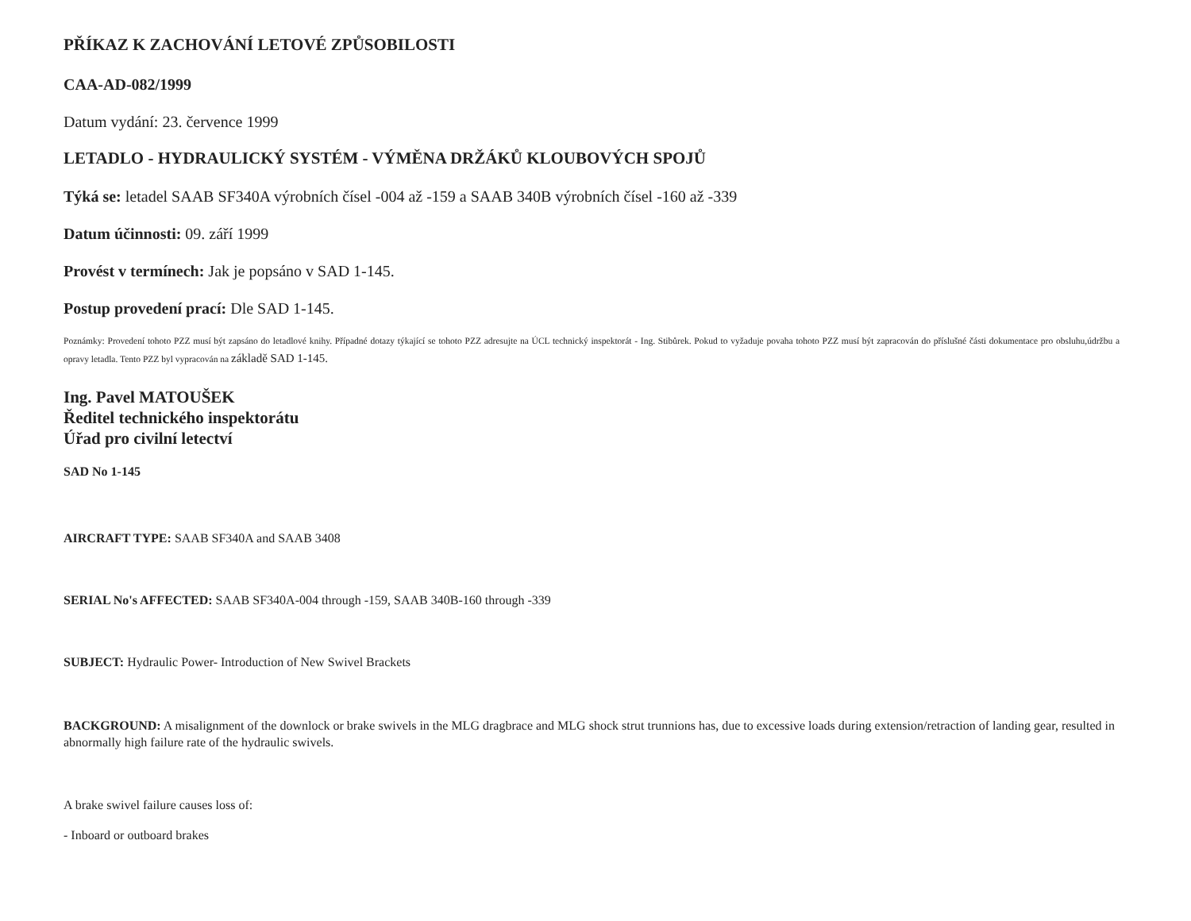PŘÍKAZ K ZACHOVÁNÍ LETOVÉ ZPŮSOBILOSTI
CAA-AD-082/1999
Datum vydání: 23. července 1999
LETADLO - HYDRAULICKÝ SYSTÉM - VÝMĚNA DRŽÁKŮ KLOUBOVÝCH SPOJŮ
Týká se: letadel SAAB SF340A výrobních čísel -004 až -159 a SAAB 340B výrobních čísel -160 až -339
Datum účinnosti: 09. září 1999
Provést v termínech: Jak je popsáno v SAD 1-145.
Postup provedení prací: Dle SAD 1-145.
Poznámky: Provedení tohoto PZZ musí být zapsáno do letadlové knihy. Případné dotazy týkající se tohoto PZZ adresujte na ÚCL technický inspektorát - Ing. Stibůrek. Pokud to vyžaduje povaha tohoto PZZ musí být zapracován do příslušné části dokumentace pro obsluhu,údržbu a opravy letadla. Tento PZZ byl vypracován na základě SAD 1-145.
Ing. Pavel MATOUŠEK
Ředitel technického inspektorátu
Úřad pro civilní letectví
SAD No 1-145
AIRCRAFT TYPE: SAAB SF340A and SAAB 3408
SERIAL No's AFFECTED: SAAB SF340A-004 through -159, SAAB 340B-160 through -339
SUBJECT: Hydraulic Power- Introduction of New Swivel Brackets
BACKGROUND: A misalignment of the downlock or brake swivels in the MLG dragbrace and MLG shock strut trunnions has, due to excessive loads during extension/retraction of landing gear, resulted in abnormally high failure rate of the hydraulic swivels.
A brake swivel failure causes loss of:
- Inboard or outboard brakes